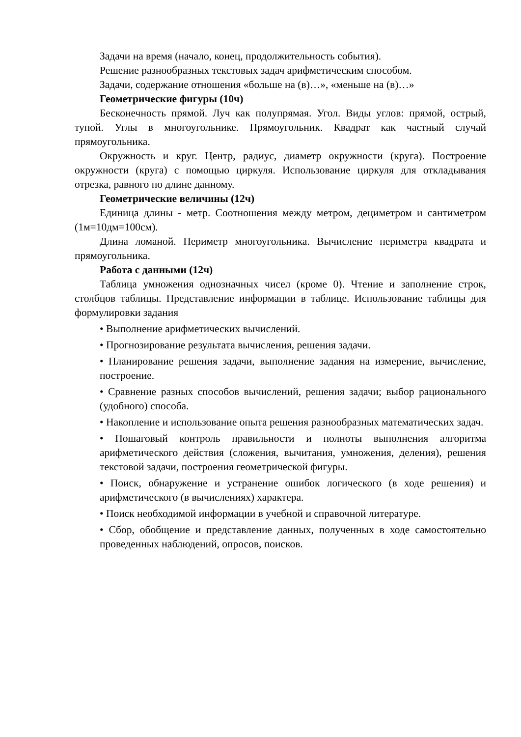Задачи на время (начало, конец, продолжительность события).
Решение разнообразных текстовых задач арифметическим способом.
Задачи, содержание отношения «больше на (в)…», «меньше на (в)…»
Геометрические фигуры (10ч)
Бесконечность прямой. Луч как полупрямая. Угол. Виды углов: прямой, острый, тупой. Углы в многоугольнике. Прямоугольник. Квадрат как частный случай прямоугольника.
Окружность и круг. Центр, радиус, диаметр окружности (круга). Построение окружности (круга) с помощью циркуля. Использование циркуля для откладывания отрезка, равного по длине данному.
Геометрические величины (12ч)
Единица длины - метр. Соотношения между метром, дециметром и сантиметром (1м=10дм=100см).
Длина ломаной. Периметр многоугольника. Вычисление периметра квадрата и прямоугольника.
Работа с данными (12ч)
Таблица умножения однозначных чисел (кроме 0). Чтение и заполнение строк, столбцов таблицы. Представление информации в таблице. Использование таблицы для формулировки задания
• Выполнение арифметических вычислений.
• Прогнозирование результата вычисления, решения задачи.
• Планирование решения задачи, выполнение задания на измерение, вычисление, построение.
• Сравнение разных способов вычислений, решения задачи; выбор рационального (удобного) способа.
• Накопление и использование опыта решения разнообразных математических задач.
• Пошаговый контроль правильности и полноты выполнения алгоритма арифметического действия (сложения, вычитания, умножения, деления), решения текстовой задачи, построения геометрической фигуры.
• Поиск, обнаружение и устранение ошибок логического (в ходе решения) и арифметического (в вычислениях) характера.
• Поиск необходимой информации в учебной и справочной литературе.
• Сбор, обобщение и представление данных, полученных в ходе самостоятельно проведенных наблюдений, опросов, поисков.